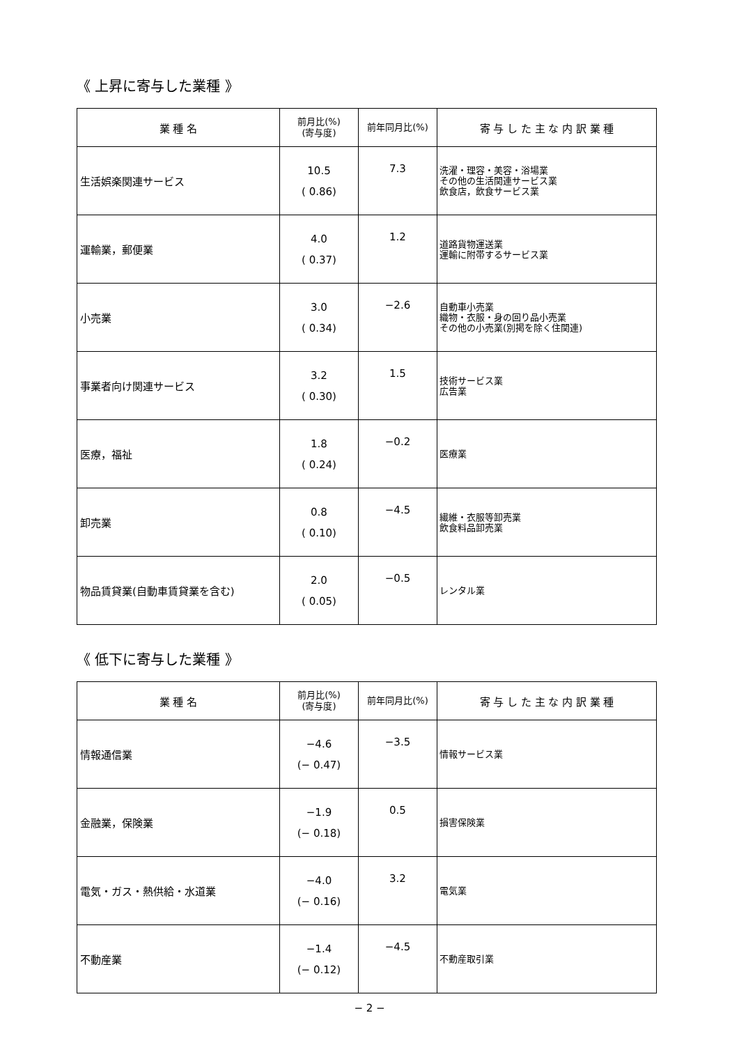《 上昇に寄与した業種 》
| 業 種 名 | 前月比(%) (寄与度) | 前年同月比(%) | 寄 与 し た 主 な 内 訳 業 種 |
| --- | --- | --- | --- |
| 生活娯楽関連サービス | 10.5 ( 0.86) | 7.3 | 洗濯・理容・美容・浴場業 その他の生活関連サービス業 飲食店，飲食サービス業 |
| 運輸業，郵便業 | 4.0 ( 0.37) | 1.2 | 道路貨物運送業 運輸に附帯するサービス業 |
| 小売業 | 3.0 ( 0.34) | −2.6 | 自動車小売業 織物・衣服・身の回り品小売業 その他の小売業(別掲を除く住関連) |
| 事業者向け関連サービス | 3.2 ( 0.30) | 1.5 | 技術サービス業 広告業 |
| 医療，福祉 | 1.8 ( 0.24) | −0.2 | 医療業 |
| 卸売業 | 0.8 ( 0.10) | −4.5 | 繊維・衣服等卸売業 飲食料品卸売業 |
| 物品賃貸業(自動車賃貸業を含む) | 2.0 ( 0.05) | −0.5 | レンタル業 |
《 低下に寄与した業種 》
| 業 種 名 | 前月比(%) (寄与度) | 前年同月比(%) | 寄 与 し た 主 な 内 訳 業 種 |
| --- | --- | --- | --- |
| 情報通信業 | −4.6 (− 0.47) | −3.5 | 情報サービス業 |
| 金融業，保険業 | −1.9 (− 0.18) | 0.5 | 損害保険業 |
| 電気・ガス・熱供給・水道業 | −4.0 (− 0.16) | 3.2 | 電気業 |
| 不動産業 | −1.4 (− 0.12) | −4.5 | 不動産取引業 |
− 2 −